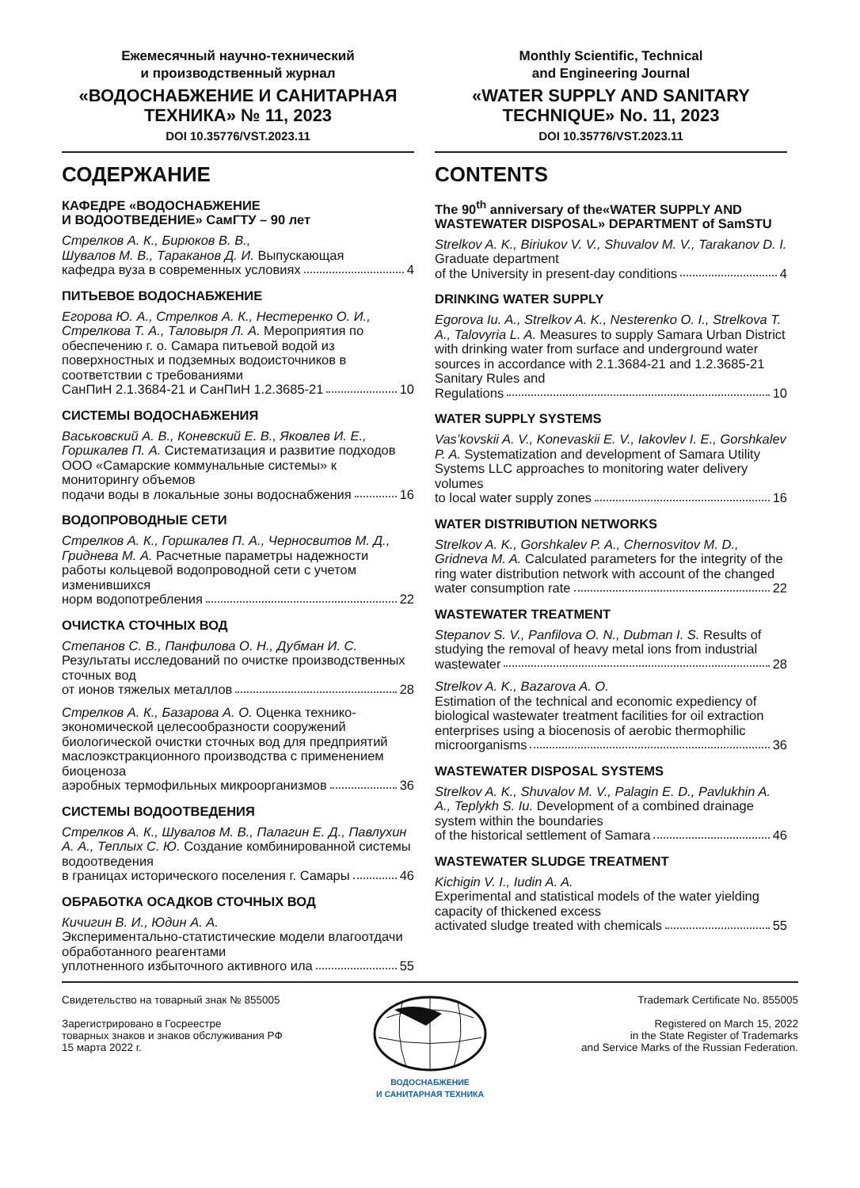Ежемесячный научно-технический
и производственный журнал
«ВОДОСНАБЖЕНИЕ И САНИТАРНАЯ ТЕХНИКА» № 11, 2023
DOI 10.35776/VST.2023.11
СОДЕРЖАНИЕ
КАФЕДРЕ «ВОДОСНАБЖЕНИЕ
И ВОДООТВЕДЕНИЕ» СамГТУ – 90 лет
Стрелков А. К., Бирюков В. В.,
Шувалов М. В., Тараканов Д. И. Выпускающая
кафедра вуза в современных условиях 4
ПИТЬЕВОЕ ВОДОСНАБЖЕНИЕ
Егорова Ю. А., Стрелков А. К., Нестеренко О. И., Стрелкова Т. А., Таловыря Л. А. Мероприятия по обеспечению г. о. Самара питьевой водой из поверхностных и подземных водоисточников в соответствии с требованиями
СанПиН 2.1.3684-21 и СанПиН 1.2.3685-21 10
СИСТЕМЫ ВОДОСНАБЖЕНИЯ
Васьковский А. В., Коневский Е. В., Яковлев И. Е., Горшкалев П. А. Систематизация и развитие подходов ООО «Самарские коммунальные системы» к мониторингу объемов
подачи воды в локальные зоны водоснабжения 16
ВОДОПРОВОДНЫЕ СЕТИ
Стрелков А. К., Горшкалев П. А., Черносвитов М. Д., Гриднева М. А. Расчетные параметры надежности работы кольцевой водопроводной сети с учетом изменившихся
норм водопотребления 22
ОЧИСТКА СТОЧНЫХ ВОД
Степанов С. В., Панфилова О. Н., Дубман И. С. Результаты исследований по очистке производственных сточных вод
от ионов тяжелых металлов 28
Стрелков А. К., Базарова А. О. Оценка технико-экономической целесообразности сооружений биологической очистки сточных вод для предприятий маслоэкстракционного производства с применением биоценоза
аэробных термофильных микроорганизмов 36
СИСТЕМЫ ВОДООТВЕДЕНИЯ
Стрелков А. К., Шувалов М. В., Палагин Е. Д., Павлухин А. А., Теплых С. Ю. Создание комбинированной системы водоотведения
в границах исторического поселения г. Самары 46
ОБРАБОТКА ОСАДКОВ СТОЧНЫХ ВОД
Кичигин В. И., Юдин А. А.
Экспериментально-статистические модели влагоотдачи обработанного реагентами
уплотненного избыточного активного ила 55
Monthly Scientific, Technical
and Engineering Journal
«WATER SUPPLY AND SANITARY TECHNIQUE» No. 11, 2023
DOI 10.35776/VST.2023.11
CONTENTS
The 90<sup>th</sup> anniversary of the«WATER SUPPLY AND WASTEWATER DISPOSAL» DEPARTMENT of SamSTU
Strelkov A. K., Biriukov V. V., Shuvalov M. V., Tarakanov D. I. Graduate department
of the University in present-day conditions 4
DRINKING WATER SUPPLY
Egorova Iu. A., Strelkov A. K., Nesterenko O. I., Strelkova T. A., Talovyria L. A. Measures to supply Samara Urban District with drinking water from surface and underground water sources in accordance with 2.1.3684-21 and 1.2.3685-21 Sanitary Rules and
Regulations 10
WATER SUPPLY SYSTEMS
Vas’kovskii A. V., Konevaskii E. V., Iakovlev I. E., Gorshkalev P. A. Systematization and development of Samara Utility Systems LLC approaches to monitoring water delivery volumes
to local water supply zones 16
WATER DISTRIBUTION NETWORKS
Strelkov A. K., Gorshkalev P. A., Chernosvitov M. D., Gridneva M. A. Calculated parameters for the integrity of the ring water distribution network with account of the changed
water consumption rate 22
WASTEWATER TREATMENT
Stepanov S. V., Panfilova O. N., Dubman I. S. Results of studying the removal of heavy metal ions from industrial
wastewater 28
Strelkov A. K., Bazarova A. O.
Estimation of the technical and economic expediency of biological wastewater treatment facilities for oil extraction enterprises using a biocenosis of aerobic thermophilic
microorganisms 36
WASTEWATER DISPOSAL SYSTEMS
Strelkov A. K., Shuvalov M. V., Palagin E. D., Pavlukhin A. A., Teplykh S. Iu. Development of a combined drainage system within the boundaries
of the historical settlement of Samara 46
WASTEWATER SLUDGE TREATMENT
Kichigin V. I., Iudin A. A.
Experimental and statistical models of the water yielding capacity of thickened excess
activated sludge treated with chemicals 55
Свидетельство на товарный знак № 855005
Зарегистрировано в Госреестре
товарных знаков и знаков обслуживания РФ
15 марта 2022 г.
ВОДОСНАБЖЕНИЕ
И САНИТАРНАЯ ТЕХНИКА
Trademark Certificate No. 855005
Registered on March 15, 2022
in the State Register of Trademarks
and Service Marks of the Russian Federation.